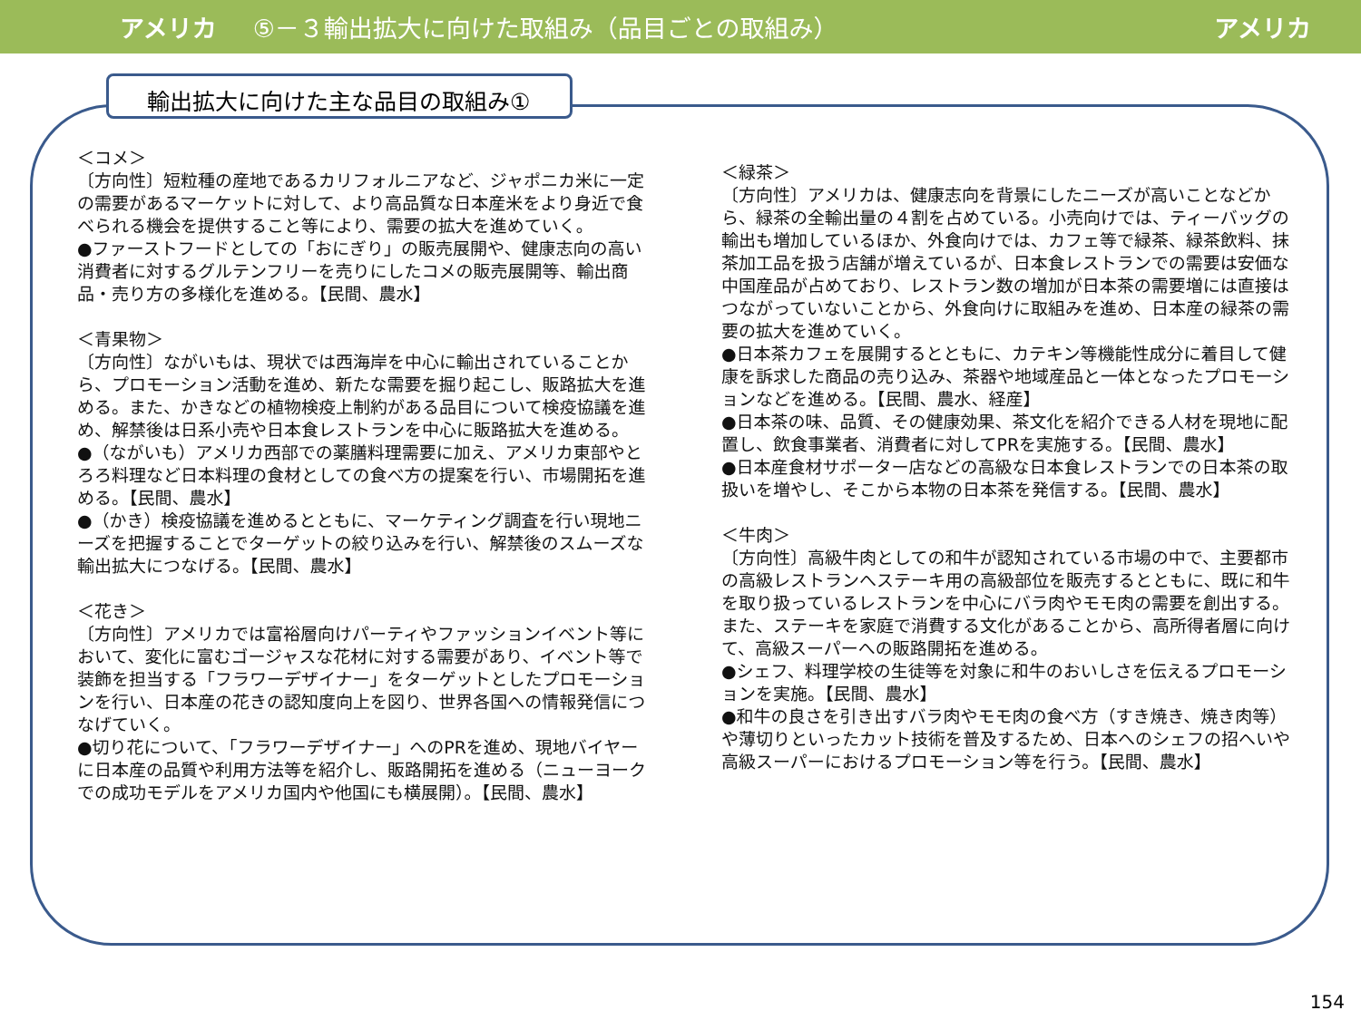アメリカ ⑤－３輸出拡大に向けた取組み（品目ごとの取組み） アメリカ
輸出拡大に向けた主な品目の取組み①
＜コメ＞
〔方向性〕短粒種の産地であるカリフォルニアなど、ジャポニカ米に一定の需要があるマーケットに対して、より高品質な日本産米をより身近で食べられる機会を提供すること等により、需要の拡大を進めていく。
●ファーストフードとしての「おにぎり」の販売展開や、健康志向の高い消費者に対するグルテンフリーを売りにしたコメの販売展開等、輸出商品・売り方の多様化を進める。【民間、農水】
＜青果物＞
〔方向性〕ながいもは、現状では西海岸を中心に輸出されていることから、プロモーション活動を進め、新たな需要を掘り起こし、販路拡大を進める。また、かきなどの植物検疫上制約がある品目について検疫協議を進め、解禁後は日系小売や日本食レストランを中心に販路拡大を進める。
●（ながいも）アメリカ西部での薬膳料理需要に加え、アメリカ東部やとろろ料理など日本料理の食材としての食べ方の提案を行い、市場開拓を進める。【民間、農水】
●（かき）検疫協議を進めるとともに、マーケティング調査を行い現地ニーズを把握することでターゲットの絞り込みを行い、解禁後のスムーズな輸出拡大につなげる。【民間、農水】
＜花き＞
〔方向性〕アメリカでは富裕層向けパーティやファッションイベント等において、変化に富むゴージャスな花材に対する需要があり、イベント等で装飾を担当する「フラワーデザイナー」をターゲットとしたプロモーションを行い、日本産の花きの認知度向上を図り、世界各国への情報発信につなげていく。
●切り花について、「フラワーデザイナー」へのPRを進め、現地バイヤーに日本産の品質や利用方法等を紹介し、販路開拓を進める（ニューヨークでの成功モデルをアメリカ国内や他国にも横展開）。【民間、農水】
＜緑茶＞
〔方向性〕アメリカは、健康志向を背景にしたニーズが高いことなどから、緑茶の全輸出量の４割を占めている。小売向けでは、ティーバッグの輸出も増加しているほか、外食向けでは、カフェ等で緑茶、緑茶飲料、抹茶加工品を扱う店舗が増えているが、日本食レストランでの需要は安価な中国産品が占めており、レストラン数の増加が日本茶の需要増には直接はつながっていないことから、外食向けに取組みを進め、日本産の緑茶の需要の拡大を進めていく。
●日本茶カフェを展開するとともに、カテキン等機能性成分に着目して健康を訴求した商品の売り込み、茶器や地域産品と一体となったプロモーションなどを進める。【民間、農水、経産】
●日本茶の味、品質、その健康効果、茶文化を紹介できる人材を現地に配置し、飲食事業者、消費者に対してPRを実施する。【民間、農水】
●日本産食材サポーター店などの高級な日本食レストランでの日本茶の取扱いを増やし、そこから本物の日本茶を発信する。【民間、農水】
＜牛肉＞
〔方向性〕高級牛肉としての和牛が認知されている市場の中で、主要都市の高級レストランへステーキ用の高級部位を販売するとともに、既に和牛を取り扱っているレストランを中心にバラ肉やモモ肉の需要を創出する。また、ステーキを家庭で消費する文化があることから、高所得者層に向けて、高級スーパーへの販路開拓を進める。
●シェフ、料理学校の生徒等を対象に和牛のおいしさを伝えるプロモーションを実施。【民間、農水】
●和牛の良さを引き出すバラ肉やモモ肉の食べ方（すき焼き、焼き肉等）や薄切りといったカット技術を普及するため、日本へのシェフの招へいや高級スーパーにおけるプロモーション等を行う。【民間、農水】
154